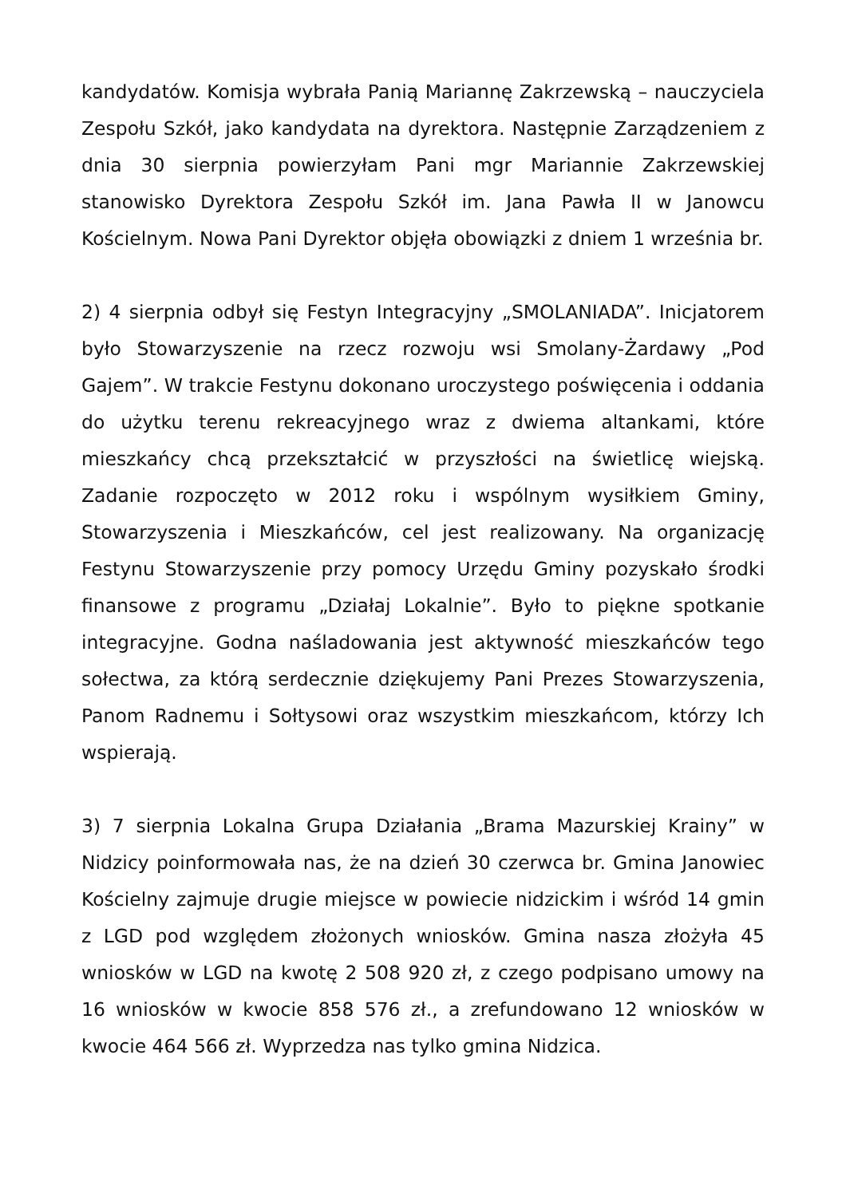kandydatów. Komisja wybrała Panią Mariannę Zakrzewską – nauczyciela Zespołu Szkół, jako kandydata na dyrektora. Następnie Zarządzeniem z dnia 30 sierpnia powierzyłam Pani mgr Mariannie Zakrzewskiej stanowisko Dyrektora Zespołu Szkół im. Jana Pawła II w Janowcu Kościelnym. Nowa Pani Dyrektor objęła obowiązki z dniem 1 września br.
2) 4 sierpnia odbył się Festyn Integracyjny „SMOLANIADA”. Inicjatorem było Stowarzyszenie na rzecz rozwoju wsi Smolany-Żardawy „Pod Gajem”. W trakcie Festynu dokonano uroczystego poświęcenia i oddania do użytku terenu rekreacyjnego wraz z dwiema altankami, które mieszkańcy chcą przekształcić w przyszłości na świetlicę wiejską. Zadanie rozpoczęto w 2012 roku i wspólnym wysiłkiem Gminy, Stowarzyszenia i Mieszkańców, cel jest realizowany. Na organizację Festynu Stowarzyszenie przy pomocy Urzędu Gminy pozyskało środki finansowe z programu „Działaj Lokalnie”. Było to piękne spotkanie integracyjne. Godna naśladowania jest aktywność mieszkańców tego sołectwa, za którą serdecznie dziękujemy Pani Prezes Stowarzyszenia, Panom Radnemu i Sołtysowi oraz wszystkim mieszkańcom, którzy Ich wspierają.
3) 7 sierpnia Lokalna Grupa Działania „Brama Mazurskiej Krainy” w Nidzicy poinformowała nas, że na dzień 30 czerwca br. Gmina Janowiec Kościelny zajmuje drugie miejsce w powiecie nidzickim i wśród 14 gmin z LGD pod względem złożonych wniosków. Gmina nasza złożyła 45 wniosków w LGD na kwotę 2 508 920 zł, z czego podpisano umowy na 16 wniosków w kwocie 858 576 zł., a zrefundowano 12 wniosków w kwocie 464 566 zł. Wyprzedza nas tylko gmina Nidzica.